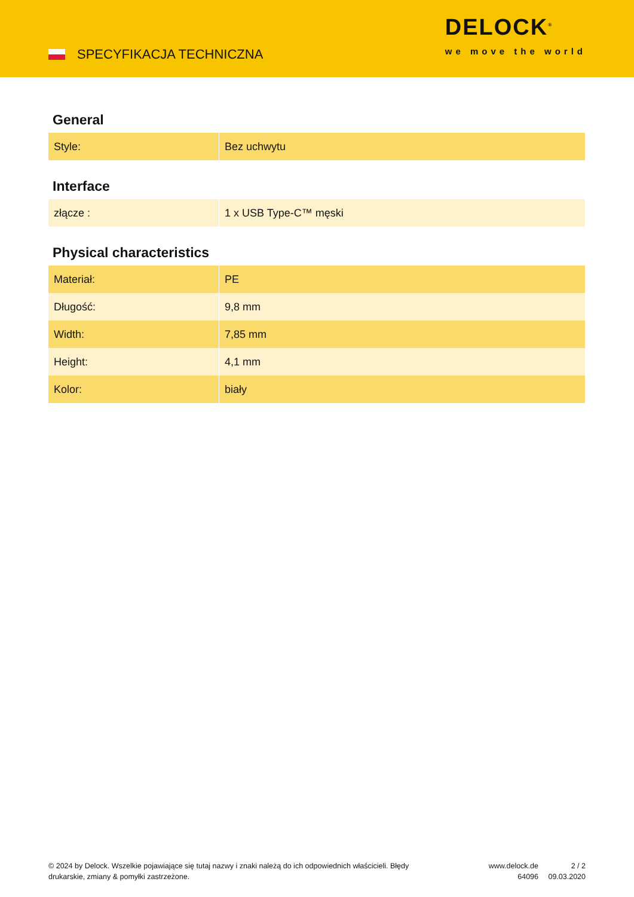SPECYFIKACJA TECHNICZNA
DELOCK<sup>®</sup>
we move the world
General
| Style: | Bez uchwytu |
Interface
| złącze : | 1 x USB Type-C™ męski |
Physical characteristics
| Materiał: | PE |
| Długość: | 9,8 mm |
| Width: | 7,85 mm |
| Height: | 4,1 mm |
| Kolor: | biały |
© 2024 by Delock. Wszelkie pojawiające się tutaj nazwy i znaki należą do ich odpowiednich właścicieli. Błędy drukarskie, zmiany & pomyłki zastrzeżone.
www.delock.de
64096
2 / 2
09.03.2020